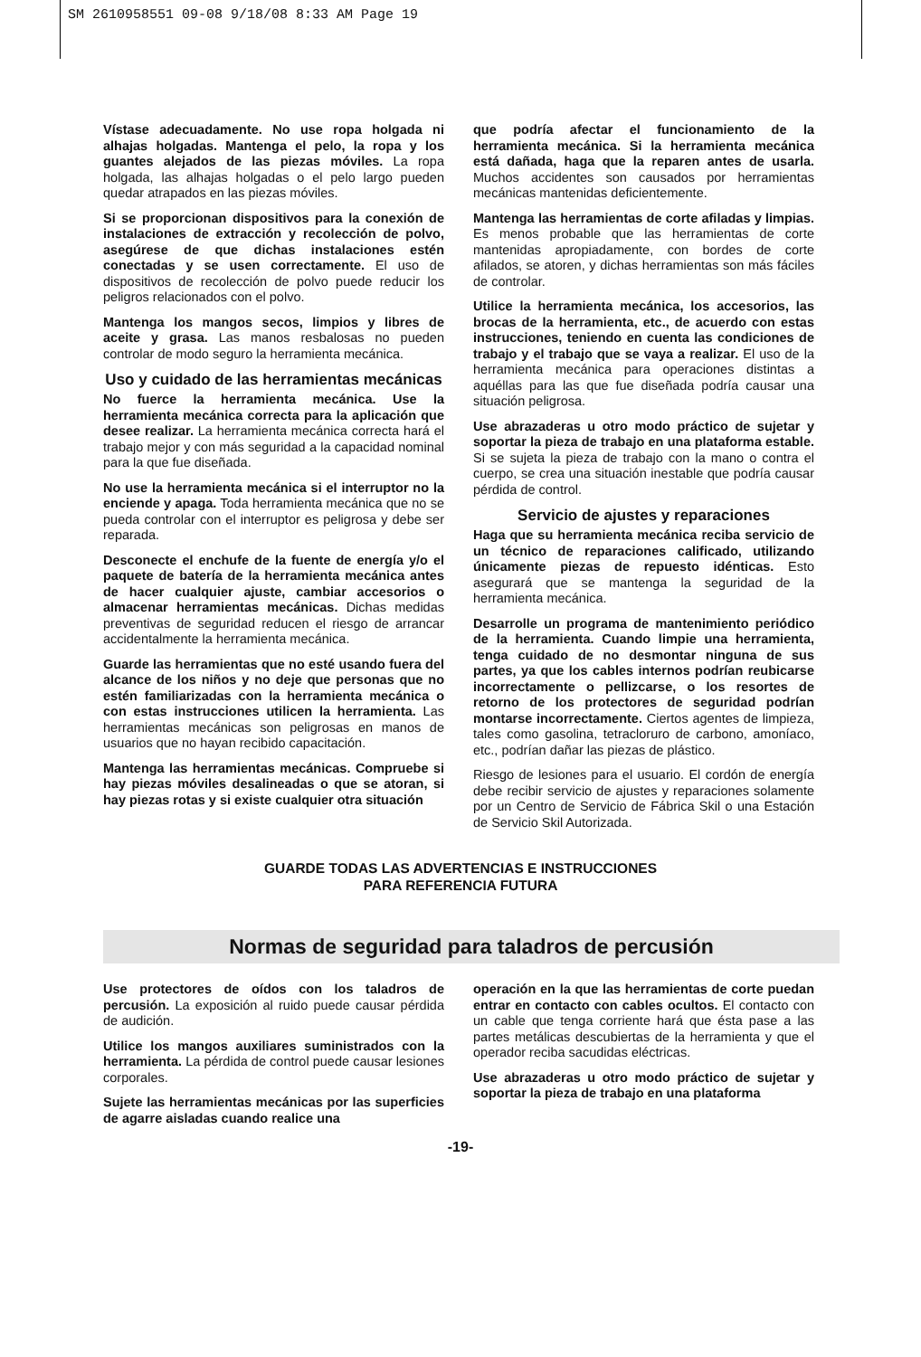SM 2610958551 09-08 9/18/08 8:33 AM Page 19
Vístase adecuadamente. No use ropa holgada ni alhajas holgadas. Mantenga el pelo, la ropa y los guantes alejados de las piezas móviles. La ropa holgada, las alhajas holgadas o el pelo largo pueden quedar atrapados en las piezas móviles.
Si se proporcionan dispositivos para la conexión de instalaciones de extracción y recolección de polvo, asegúrese de que dichas instalaciones estén conectadas y se usen correctamente. El uso de dispositivos de recolección de polvo puede reducir los peligros relacionados con el polvo.
Mantenga los mangos secos, limpios y libres de aceite y grasa. Las manos resbalosas no pueden controlar de modo seguro la herramienta mecánica.
Uso y cuidado de las herramientas mecánicas
No fuerce la herramienta mecánica. Use la herramienta mecánica correcta para la aplicación que desee realizar. La herramienta mecánica correcta hará el trabajo mejor y con más seguridad a la capacidad nominal para la que fue diseñada.
No use la herramienta mecánica si el interruptor no la enciende y apaga. Toda herramienta mecánica que no se pueda controlar con el interruptor es peligrosa y debe ser reparada.
Desconecte el enchufe de la fuente de energía y/o el paquete de batería de la herramienta mecánica antes de hacer cualquier ajuste, cambiar accesorios o almacenar herramientas mecánicas. Dichas medidas preventivas de seguridad reducen el riesgo de arrancar accidentalmente la herramienta mecánica.
Guarde las herramientas que no esté usando fuera del alcance de los niños y no deje que personas que no estén familiarizadas con la herramienta mecánica o con estas instrucciones utilicen la herramienta. Las herramientas mecánicas son peligrosas en manos de usuarios que no hayan recibido capacitación.
Mantenga las herramientas mecánicas. Compruebe si hay piezas móviles desalineadas o que se atoran, si hay piezas rotas y si existe cualquier otra situación
que podría afectar el funcionamiento de la herramienta mecánica. Si la herramienta mecánica está dañada, haga que la reparen antes de usarla. Muchos accidentes son causados por herramientas mecánicas mantenidas deficientemente.
Mantenga las herramientas de corte afiladas y limpias. Es menos probable que las herramientas de corte mantenidas apropiadamente, con bordes de corte afilados, se atoren, y dichas herramientas son más fáciles de controlar.
Utilice la herramienta mecánica, los accesorios, las brocas de la herramienta, etc., de acuerdo con estas instrucciones, teniendo en cuenta las condiciones de trabajo y el trabajo que se vaya a realizar. El uso de la herramienta mecánica para operaciones distintas a aquéllas para las que fue diseñada podría causar una situación peligrosa.
Use abrazaderas u otro modo práctico de sujetar y soportar la pieza de trabajo en una plataforma estable. Si se sujeta la pieza de trabajo con la mano o contra el cuerpo, se crea una situación inestable que podría causar pérdida de control.
Servicio de ajustes y reparaciones
Haga que su herramienta mecánica reciba servicio de un técnico de reparaciones calificado, utilizando únicamente piezas de repuesto idénticas. Esto asegurará que se mantenga la seguridad de la herramienta mecánica.
Desarrolle un programa de mantenimiento periódico de la herramienta. Cuando limpie una herramienta, tenga cuidado de no desmontar ninguna de sus partes, ya que los cables internos podrían reubicarse incorrectamente o pellizcarse, o los resortes de retorno de los protectores de seguridad podrían montarse incorrectamente. Ciertos agentes de limpieza, tales como gasolina, tetracloruro de carbono, amoníaco, etc., podrían dañar las piezas de plástico.
Riesgo de lesiones para el usuario. El cordón de energía debe recibir servicio de ajustes y reparaciones solamente por un Centro de Servicio de Fábrica Skil o una Estación de Servicio Skil Autorizada.
GUARDE TODAS LAS ADVERTENCIAS E INSTRUCCIONES
PARA REFERENCIA FUTURA
Normas de seguridad para taladros de percusión
Use protectores de oídos con los taladros de percusión. La exposición al ruido puede causar pérdida de audición.
Utilice los mangos auxiliares suministrados con la herramienta. La pérdida de control puede causar lesiones corporales.
Sujete las herramientas mecánicas por las superficies de agarre aisladas cuando realice una
operación en la que las herramientas de corte puedan entrar en contacto con cables ocultos. El contacto con un cable que tenga corriente hará que ésta pase a las partes metálicas descubiertas de la herramienta y que el operador reciba sacudidas eléctricas.
Use abrazaderas u otro modo práctico de sujetar y soportar la pieza de trabajo en una plataforma
-19-